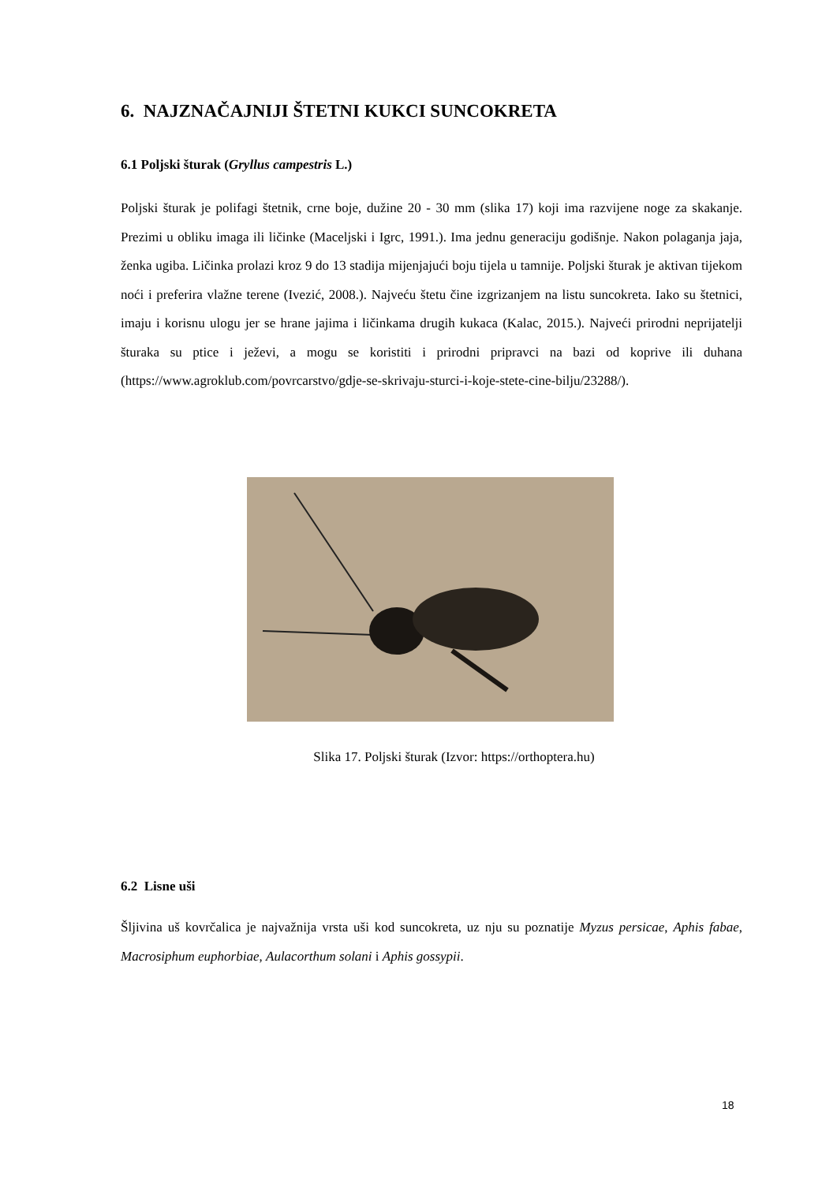6. NAJZNAČAJNIJI ŠTETNI KUKCI SUNCOKRETA
6.1 Poljski šturak (Gryllus campestris L.)
Poljski šturak je polifagi štetnik, crne boje, dužine 20 - 30 mm (slika 17) koji ima razvijene noge za skakanje. Prezimi u obliku imaga ili ličinke (Maceljski i Igrc, 1991.). Ima jednu generaciju godišnje. Nakon polaganja jaja, ženka ugiba. Ličinka prolazi kroz 9 do 13 stadija mijenjajući boju tijela u tamnije. Poljski šturak je aktivan tijekom noći i preferira vlažne terene (Ivezić, 2008.). Najveću štetu čine izgrizanjem na listu suncokreta. Iako su štetnici, imaju i korisnu ulogu jer se hrane jajima i ličinkama drugih kukaca (Kalac, 2015.). Najveći prirodni neprijatelji šturaka su ptice i ježevi, a mogu se koristiti i prirodni pripravci na bazi od koprive ili duhana (https://www.agroklub.com/povrcarstvo/gdje-se-skrivaju-sturci-i-koje-stete-cine-bilju/23288/).
Slika 17. Poljski šturak (Izvor: https://orthoptera.hu)
6.2 Lisne uši
Šljivina uš kovrčalica je najvažnija vrsta uši kod suncokreta, uz nju su poznatije Myzus persicae, Aphis fabae, Macrosiphum euphorbiae, Aulacorthum solani i Aphis gossypii.
18